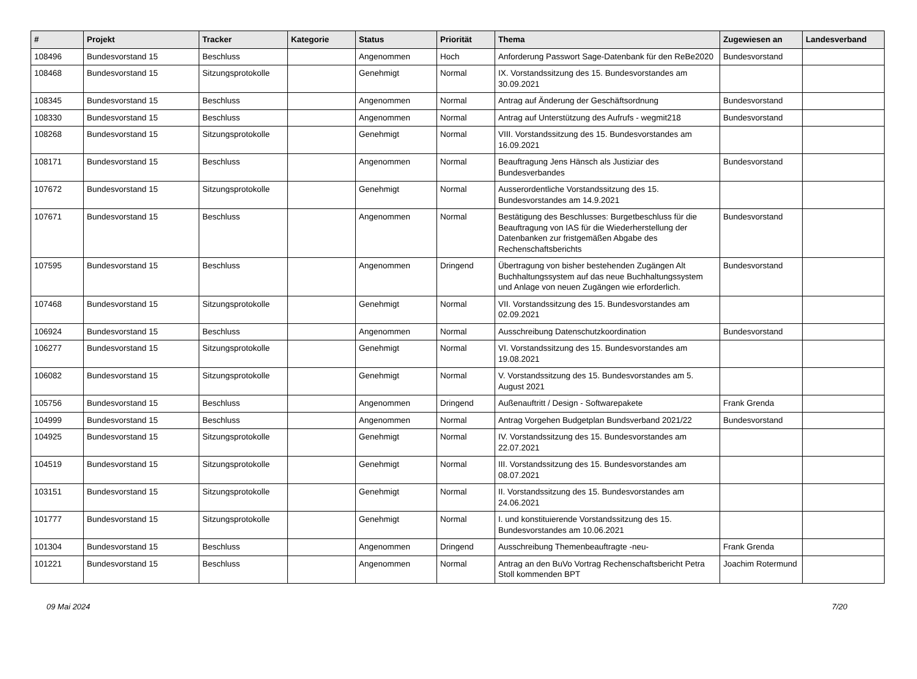| # | Projekt | Tracker | Kategorie | Status | Priorität | Thema | Zugewiesen an | Landesverband |
| --- | --- | --- | --- | --- | --- | --- | --- | --- |
| 108496 | Bundesvorstand 15 | Beschluss | | Angenommen | Hoch | Anforderung Passwort Sage-Datenbank für den ReBe2020 | Bundesvorstand | |
| 108468 | Bundesvorstand 15 | Sitzungsprotokolle | | Genehmigt | Normal | IX. Vorstandssitzung des 15. Bundesvorstandes am 30.09.2021 | | |
| 108345 | Bundesvorstand 15 | Beschluss | | Angenommen | Normal | Antrag auf Änderung der Geschäftsordnung | Bundesvorstand | |
| 108330 | Bundesvorstand 15 | Beschluss | | Angenommen | Normal | Antrag auf Unterstützung des Aufrufs - wegmit218 | Bundesvorstand | |
| 108268 | Bundesvorstand 15 | Sitzungsprotokolle | | Genehmigt | Normal | VIII. Vorstandssitzung des 15. Bundesvorstandes am 16.09.2021 | | |
| 108171 | Bundesvorstand 15 | Beschluss | | Angenommen | Normal | Beauftragung Jens Hänsch als Justiziar des Bundesverbandes | Bundesvorstand | |
| 107672 | Bundesvorstand 15 | Sitzungsprotokolle | | Genehmigt | Normal | Ausserordentliche Vorstandssitzung des 15. Bundesvorstandes am 14.9.2021 | | |
| 107671 | Bundesvorstand 15 | Beschluss | | Angenommen | Normal | Bestätigung des Beschlusses: Burgetbeschluss für die Beauftragung von IAS für die Wiederherstellung der Datenbanken zur fristgemäßen Abgabe des Rechenschaftsberichts | Bundesvorstand | |
| 107595 | Bundesvorstand 15 | Beschluss | | Angenommen | Dringend | Übertragung von bisher bestehenden Zugängen Alt Buchhaltungssystem auf das neue Buchhaltungssystem und Anlage von neuen Zugängen wie erforderlich. | Bundesvorstand | |
| 107468 | Bundesvorstand 15 | Sitzungsprotokolle | | Genehmigt | Normal | VII. Vorstandssitzung des 15. Bundesvorstandes am 02.09.2021 | | |
| 106924 | Bundesvorstand 15 | Beschluss | | Angenommen | Normal | Ausschreibung Datenschutzkoordination | Bundesvorstand | |
| 106277 | Bundesvorstand 15 | Sitzungsprotokolle | | Genehmigt | Normal | VI. Vorstandssitzung des 15. Bundesvorstandes am 19.08.2021 | | |
| 106082 | Bundesvorstand 15 | Sitzungsprotokolle | | Genehmigt | Normal | V. Vorstandssitzung des 15. Bundesvorstandes am 5. August 2021 | | |
| 105756 | Bundesvorstand 15 | Beschluss | | Angenommen | Dringend | Außenauftritt / Design - Softwarepakete | Frank Grenda | |
| 104999 | Bundesvorstand 15 | Beschluss | | Angenommen | Normal | Antrag Vorgehen Budgetplan Bundsverband 2021/22 | Bundesvorstand | |
| 104925 | Bundesvorstand 15 | Sitzungsprotokolle | | Genehmigt | Normal | IV. Vorstandssitzung des 15. Bundesvorstandes am 22.07.2021 | | |
| 104519 | Bundesvorstand 15 | Sitzungsprotokolle | | Genehmigt | Normal | III. Vorstandssitzung des 15. Bundesvorstandes am 08.07.2021 | | |
| 103151 | Bundesvorstand 15 | Sitzungsprotokolle | | Genehmigt | Normal | II. Vorstandssitzung des 15. Bundesvorstandes am 24.06.2021 | | |
| 101777 | Bundesvorstand 15 | Sitzungsprotokolle | | Genehmigt | Normal | I. und konstituierende Vorstandssitzung des 15. Bundesvorstandes am 10.06.2021 | | |
| 101304 | Bundesvorstand 15 | Beschluss | | Angenommen | Dringend | Ausschreibung Themenbeauftragte -neu- | Frank Grenda | |
| 101221 | Bundesvorstand 15 | Beschluss | | Angenommen | Normal | Antrag an den BuVo Vortrag Rechenschaftsbericht Petra Stoll kommenden BPT | Joachim Rotermund | |
09 Mai 2024 7/20